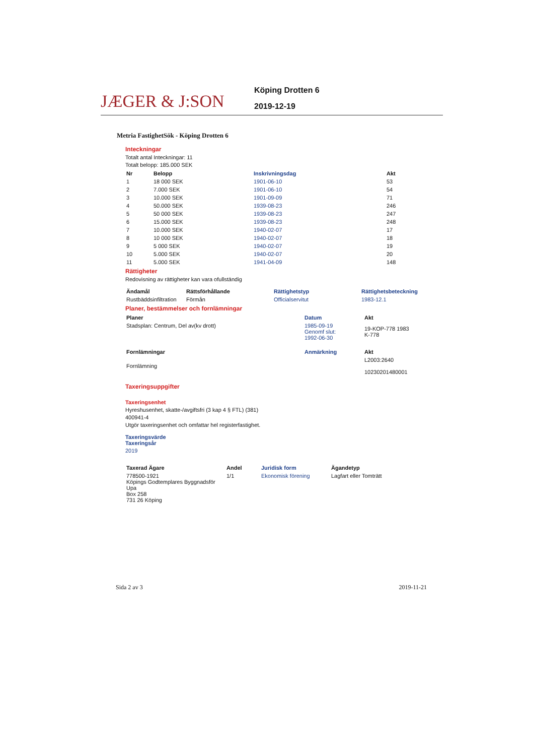JÆGER & J:SON
Köping Drotten 6
2019-12-19
Metria FastighetSök - Köping Drotten 6
Inteckningar
Totalt antal Inteckningar: 11
Totalt belopp: 185.000 SEK
| Nr | Belopp | Inskrivningsdag | Akt |
| --- | --- | --- | --- |
| 1 | 18 000 SEK | 1901-06-10 | 53 |
| 2 | 7.000 SEK | 1901-06-10 | 54 |
| 3 | 10.000 SEK | 1901-09-09 | 71 |
| 4 | 50.000 SEK | 1939-08-23 | 246 |
| 5 | 50 000 SEK | 1939-08-23 | 247 |
| 6 | 15.000 SEK | 1939-08-23 | 248 |
| 7 | 10.000 SEK | 1940-02-07 | 17 |
| 8 | 10 000 SEK | 1940-02-07 | 18 |
| 9 | 5 000 SEK | 1940-02-07 | 19 |
| 10 | 5.000 SEK | 1940-02-07 | 20 |
| 11 | 5.000 SEK | 1941-04-09 | 148 |
Rättigheter
Redovisning av rättigheter kan vara ofullständig
| Ändamål | Rättsförhållande | Rättighetstyp | Rättighetsbeteckning |
| --- | --- | --- | --- |
| Rustbäddsinfiltration | Förmån | Officialservitut | 1983-12.1 |
Planer, bestämmelser och fornlämningar
| Planer | Datum | Akt |
| --- | --- | --- |
| Stadsplan: Centrum, Del av(kv drott) | 1985-09-19 Genomf slut: 1992-06-30 | 19-KOP-778 1983 K-778 |
| Fornlämningar | Anmärkning | Akt |
| Fornlämning | | L2003:2640 10230201480001 |
Taxeringsuppgifter
Taxeringsenhet
Hyreshusenhet, skatte-/avgiftsfri (3 kap 4 § FTL) (381)
400941-4
Utgör taxeringsenhet och omfattar hel registerfastighet.
Taxeringsvärde
Taxeringsår
2019
| Taxerad Ägare | Andel | Juridisk form | Ägandetyp |
| --- | --- | --- | --- |
| 778500-1921 Köpings Godtemplares Byggnadsför Upa Box 258 731 26 Köping | 1/1 | Ekonomisk förening | Lagfart eller Tomträtt |
Sida 2 av 3 2019-11-21